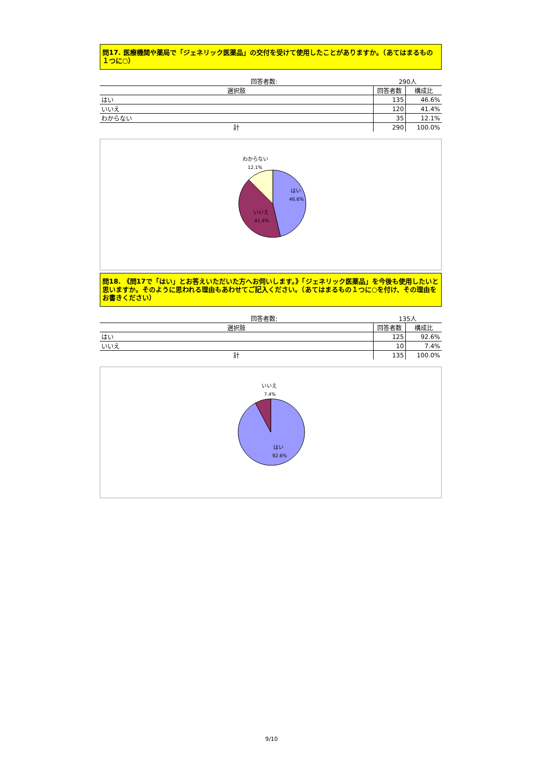問17. 医療機関や薬局で「ジェネリック医薬品」の交付を受けて使用したことがありますか。（あてはまるもの１つに○）
| 回答者数: | 290人 | |
| 選択肢 | 回答者数 | 構成比 |
| はい | 135 | 46.6% |
| いいえ | 120 | 41.4% |
| わからない | 35 | 12.1% |
| 計 | 290 | 100.0% |
わからない
12.1%
はい
46.6%
いいえ
41.4%
問18. 《問17で「はい」とお答えいただいた方へお伺いします。》「ジェネリック医薬品」を今後も使用したいと思いますか。そのように思われる理由もあわせてご記入ください。（あてはまるもの１つに○を付け、その理由をお書きください）
| 回答者数: | 135人 | |
| 選択肢 | 回答者数 | 構成比 |
| はい | 125 | 92.6% |
| いいえ | 10 | 7.4% |
| 計 | 135 | 100.0% |
いいえ
7.4%
はい
92.6%
9/10